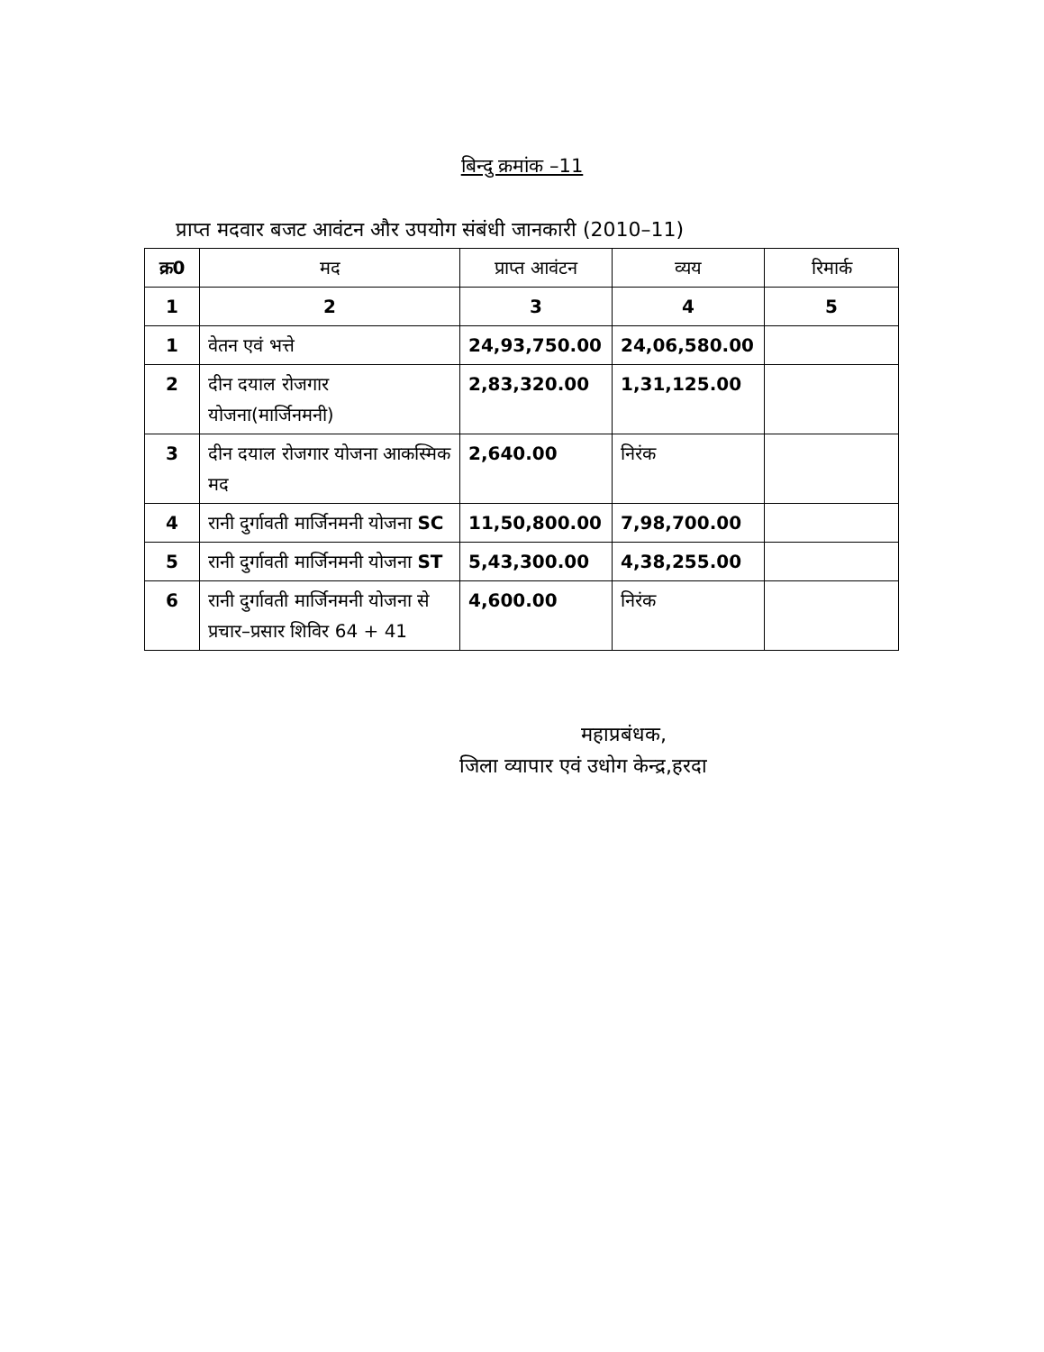बिन्दु क्रमांक –11
प्राप्त मदवार बजट आवंटन और उपयोग संबंधी जानकारी (2010–11)
| क्र0 | मद | प्राप्त आवंटन | व्यय | रिमार्क |
| --- | --- | --- | --- | --- |
| 1 | 2 | 3 | 4 | 5 |
| 1 | वेतन एवं भत्ते | 24,93,750.00 | 24,06,580.00 | |
| 2 | दीन दयाल रोजगार योजना(मार्जिनमनी) | 2,83,320.00 | 1,31,125.00 | |
| 3 | दीन दयाल रोजगार योजना आकस्मिक मद | 2,640.00 | निरंक | |
| 4 | रानी दुर्गावती मार्जिनमनी योजना SC | 11,50,800.00 | 7,98,700.00 | |
| 5 | रानी दुर्गावती मार्जिनमनी योजना ST | 5,43,300.00 | 4,38,255.00 | |
| 6 | रानी दुर्गावती मार्जिनमनी योजना से प्रचार–प्रसार शिविर 64 + 41 | 4,600.00 | निरंक | |
महाप्रबंधक,
जिला व्यापार एवं उधोग केन्द्र,हरदा